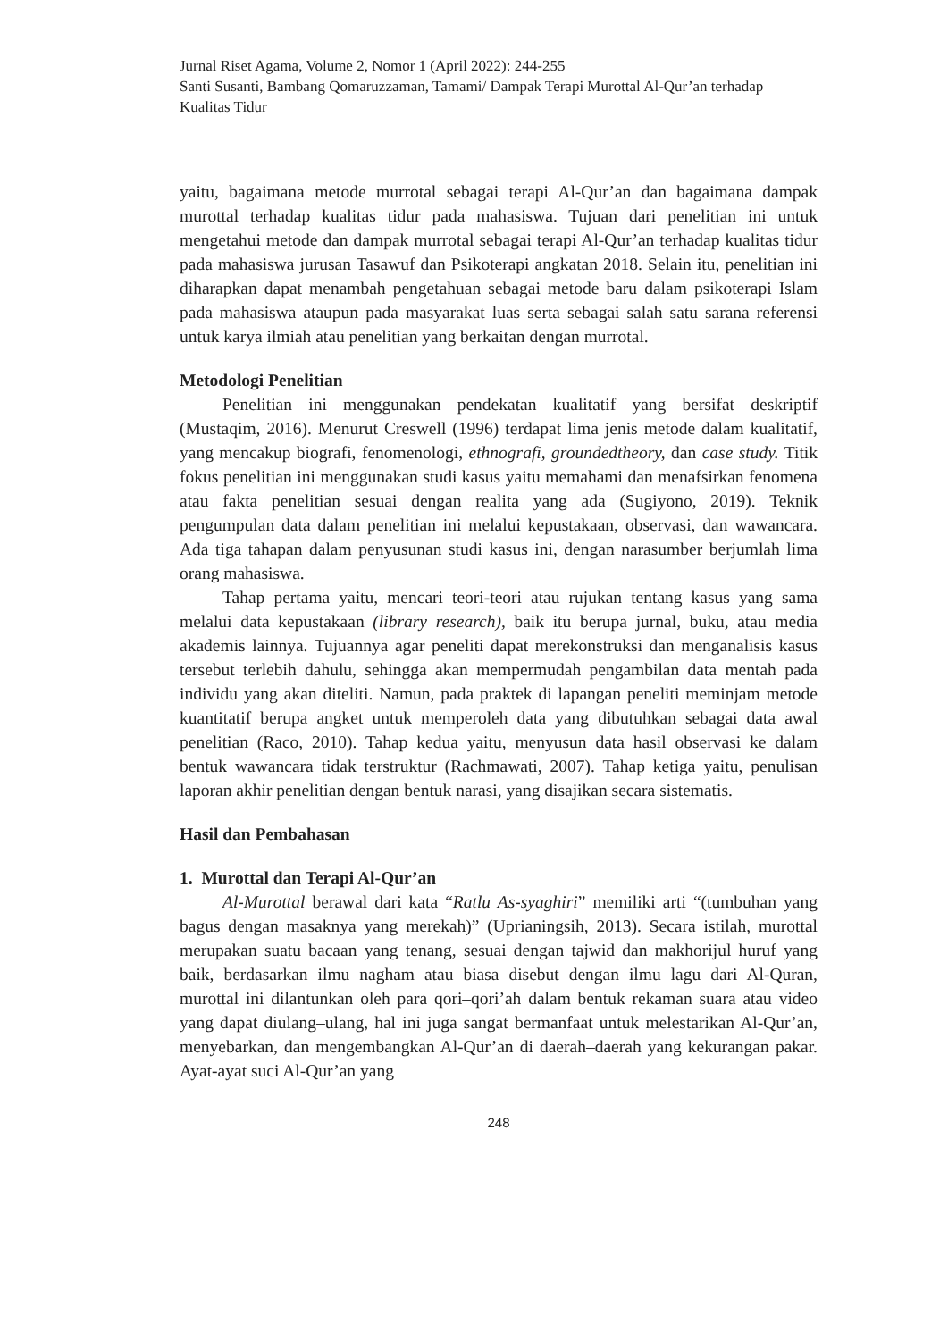Jurnal Riset Agama, Volume 2, Nomor 1 (April 2022): 244-255
Santi Susanti, Bambang Qomaruzzaman, Tamami/ Dampak Terapi Murottal Al-Qur’an terhadap Kualitas Tidur
yaitu, bagaimana metode murrotal sebagai terapi Al-Qur’an dan bagaimana dampak murottal terhadap kualitas tidur pada mahasiswa. Tujuan dari penelitian ini untuk mengetahui metode dan dampak murrotal sebagai terapi Al-Qur’an terhadap kualitas tidur pada mahasiswa jurusan Tasawuf dan Psikoterapi angkatan 2018. Selain itu, penelitian ini diharapkan dapat menambah pengetahuan sebagai metode baru dalam psikoterapi Islam pada mahasiswa ataupun pada masyarakat luas serta sebagai salah satu sarana referensi untuk karya ilmiah atau penelitian yang berkaitan dengan murrotal.
Metodologi Penelitian
Penelitian ini menggunakan pendekatan kualitatif yang bersifat deskriptif (Mustaqim, 2016). Menurut Creswell (1996) terdapat lima jenis metode dalam kualitatif, yang mencakup biografi, fenomenologi, ethnografi, groundedtheory, dan case study. Titik fokus penelitian ini menggunakan studi kasus yaitu memahami dan menafsirkan fenomena atau fakta penelitian sesuai dengan realita yang ada (Sugiyono, 2019). Teknik pengumpulan data dalam penelitian ini melalui kepustakaan, observasi, dan wawancara. Ada tiga tahapan dalam penyusunan studi kasus ini, dengan narasumber berjumlah lima orang mahasiswa.
Tahap pertama yaitu, mencari teori-teori atau rujukan tentang kasus yang sama melalui data kepustakaan (library research), baik itu berupa jurnal, buku, atau media akademis lainnya. Tujuannya agar peneliti dapat merekonstruksi dan menganalisis kasus tersebut terlebih dahulu, sehingga akan mempermudah pengambilan data mentah pada individu yang akan diteliti. Namun, pada praktek di lapangan peneliti meminjam metode kuantitatif berupa angket untuk memperoleh data yang dibutuhkan sebagai data awal penelitian (Raco, 2010). Tahap kedua yaitu, menyusun data hasil observasi ke dalam bentuk wawancara tidak terstruktur (Rachmawati, 2007). Tahap ketiga yaitu, penulisan laporan akhir penelitian dengan bentuk narasi, yang disajikan secara sistematis.
Hasil dan Pembahasan
1. Murottal dan Terapi Al-Qur’an
Al-Murottal berawal dari kata “Ratlu As-syaghiri” memiliki arti “(tumbuhan yang bagus dengan masaknya yang merekah)” (Uprianingsih, 2013). Secara istilah, murottal merupakan suatu bacaan yang tenang, sesuai dengan tajwid dan makhorijul huruf yang baik, berdasarkan ilmu nagham atau biasa disebut dengan ilmu lagu dari Al-Quran, murottal ini dilantunkan oleh para qori–qori’ah dalam bentuk rekaman suara atau video yang dapat diulang–ulang, hal ini juga sangat bermanfaat untuk melestarikan Al-Qur’an, menyebarkan, dan mengembangkan Al-Qur’an di daerah–daerah yang kekurangan pakar. Ayat-ayat suci Al-Qur’an yang
248